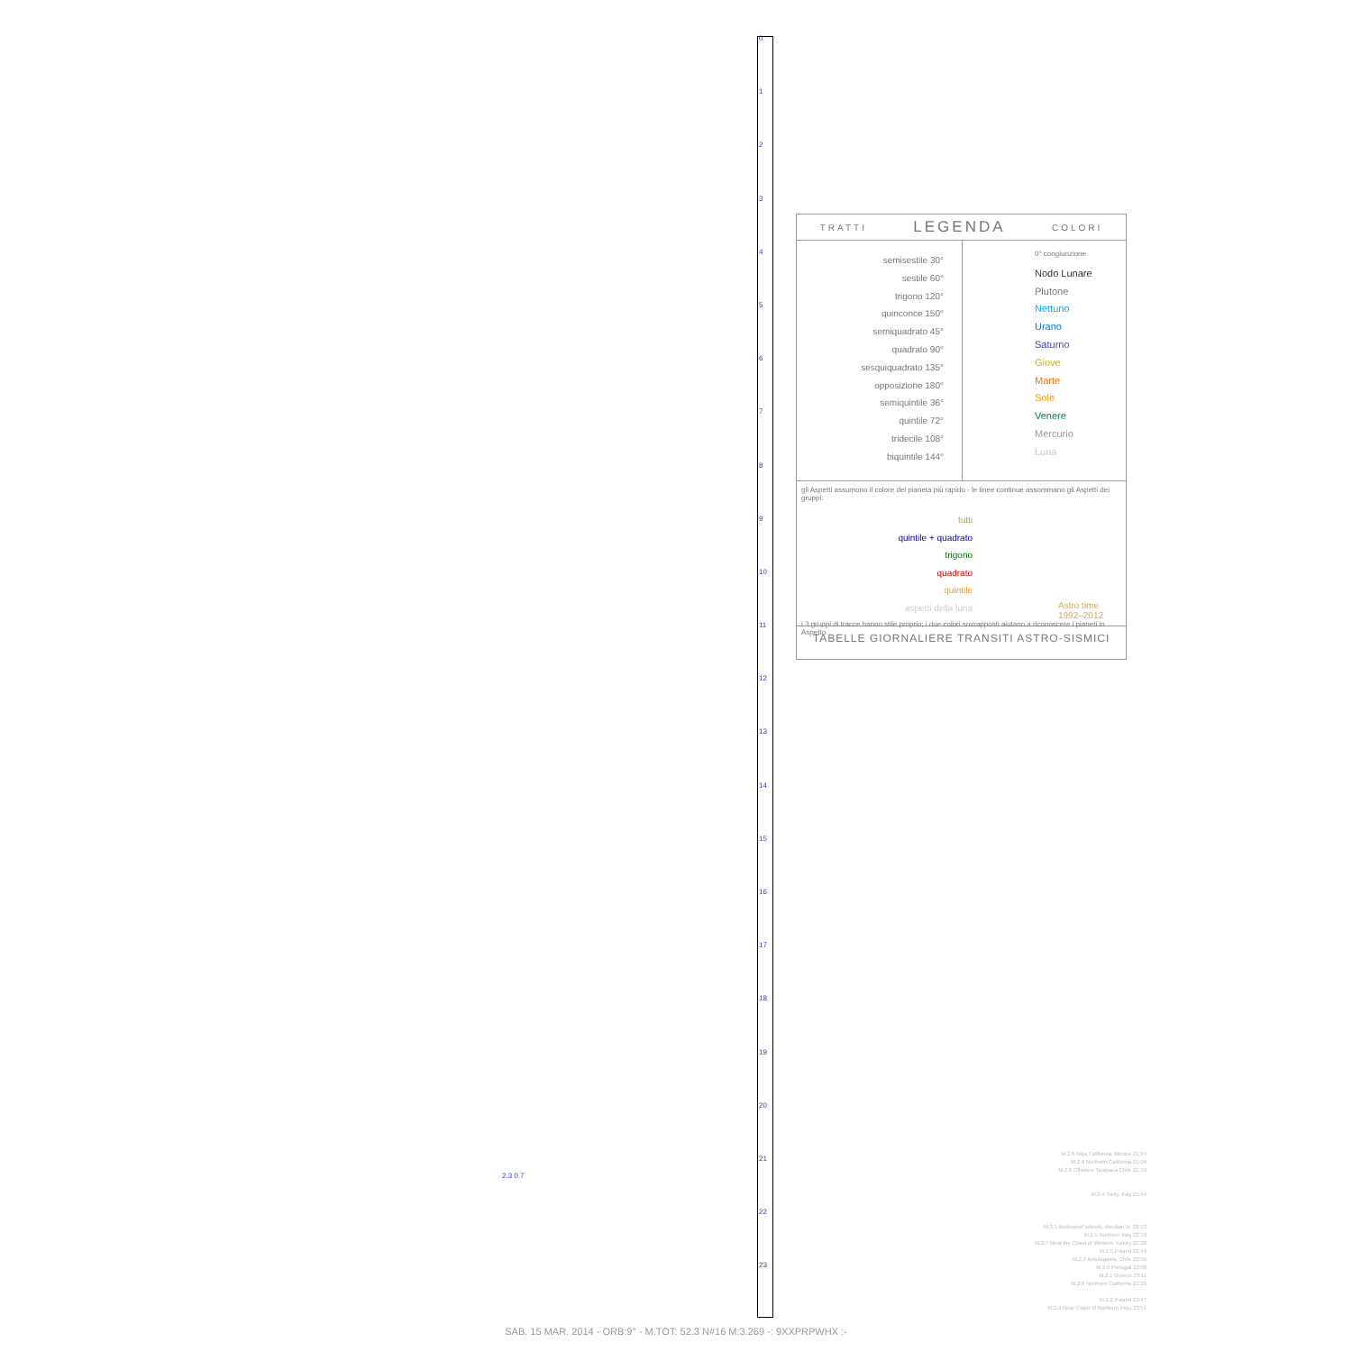0
1
2
3
4
5
6
7
8
9
10
11
12
13
14
15
16
17
18
19
20
21
22
23
TRATTI LEGENDA COLORI
semisestile 30°
sestile 60°
trigono 120°
quinconce 150°
semiquadrato 45°
quadrato 90°
sesquiquadrato 135°
opposizione 180°
semiquintile 36°
quintile 72°
tridecile 108°
biquintile 144°
0° congiunzione
Nodo Lunare
Plutone
Nettuno
Urano
Saturno
Giove
Marte
Sole
Venere
Mercurio
Luna
gli Aspetti assumono il colore del pianeta più rapido - le linee continue assommano gli Aspetti dei gruppi:
tutti
quintile + quadrato
trigono
quadrato
quintile
aspetti della luna
Astro time
1992–2012
i 3 gruppi di tracce hanno stile proprio; i due colori sovrapposti aiutano a riconoscere i pianeti in Aspetto
TABELLE GIORNALIERE TRANSITI ASTRO-SISMICI
2.3 0.7
M.2.6 Baja California, Mexico 21:04
M.2.6 Northern California 21:06
M.2.6 Offshore Tarapaca Chile 21:19
M.2.4 Sicily, Italy 21:44
M.3.1 Andreanof Islands, Aleutian Is. 22:13
M.2.5 Northern Italy 22:19
M.2.7 Near the Coast of Western Turkey 22:30
M.2.5 Poland 22:49
M.2.7 Antofagasta, Chile 22:55
M.2.0 Portugal 23:08
M.2.1 Greece 23:11
M.2.6 Northern California 23:26
M.2.2 Poland 23:47
M.2.4 Near Coast of Northern Peru 23:51
SAB. 15 MAR. 2014 - ORB:9° - M.TOT: 52.3 N#16 M:3.269 -: 9XXPRPWHX :-